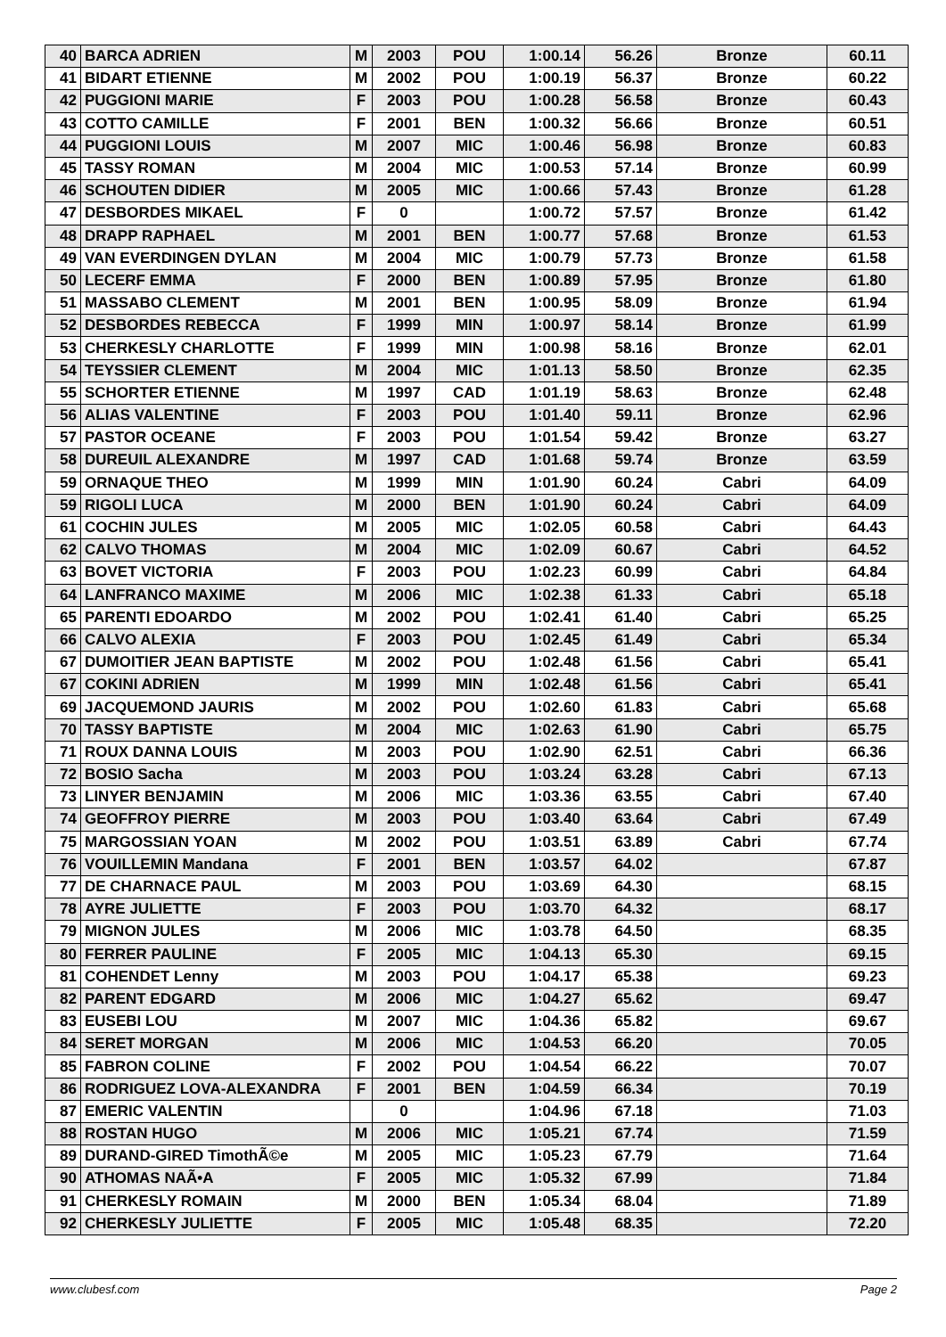| 40 | BARCA ADRIEN | M | 2003 | POU | 1:00.14 | 56.26 | Bronze | 60.11 |
| 41 | BIDART ETIENNE | M | 2002 | POU | 1:00.19 | 56.37 | Bronze | 60.22 |
| 42 | PUGGIONI MARIE | F | 2003 | POU | 1:00.28 | 56.58 | Bronze | 60.43 |
| 43 | COTTO CAMILLE | F | 2001 | BEN | 1:00.32 | 56.66 | Bronze | 60.51 |
| 44 | PUGGIONI LOUIS | M | 2007 | MIC | 1:00.46 | 56.98 | Bronze | 60.83 |
| 45 | TASSY ROMAN | M | 2004 | MIC | 1:00.53 | 57.14 | Bronze | 60.99 |
| 46 | SCHOUTEN DIDIER | M | 2005 | MIC | 1:00.66 | 57.43 | Bronze | 61.28 |
| 47 | DESBORDES MIKAEL | F | 0 | | 1:00.72 | 57.57 | Bronze | 61.42 |
| 48 | DRAPP RAPHAEL | M | 2001 | BEN | 1:00.77 | 57.68 | Bronze | 61.53 |
| 49 | VAN EVERDINGEN DYLAN | M | 2004 | MIC | 1:00.79 | 57.73 | Bronze | 61.58 |
| 50 | LECERF EMMA | F | 2000 | BEN | 1:00.89 | 57.95 | Bronze | 61.80 |
| 51 | MASSABO CLEMENT | M | 2001 | BEN | 1:00.95 | 58.09 | Bronze | 61.94 |
| 52 | DESBORDES REBECCA | F | 1999 | MIN | 1:00.97 | 58.14 | Bronze | 61.99 |
| 53 | CHERKESLY CHARLOTTE | F | 1999 | MIN | 1:00.98 | 58.16 | Bronze | 62.01 |
| 54 | TEYSSIER CLEMENT | M | 2004 | MIC | 1:01.13 | 58.50 | Bronze | 62.35 |
| 55 | SCHORTER ETIENNE | M | 1997 | CAD | 1:01.19 | 58.63 | Bronze | 62.48 |
| 56 | ALIAS VALENTINE | F | 2003 | POU | 1:01.40 | 59.11 | Bronze | 62.96 |
| 57 | PASTOR OCEANE | F | 2003 | POU | 1:01.54 | 59.42 | Bronze | 63.27 |
| 58 | DUREUIL ALEXANDRE | M | 1997 | CAD | 1:01.68 | 59.74 | Bronze | 63.59 |
| 59 | ORNAQUE THEO | M | 1999 | MIN | 1:01.90 | 60.24 | Cabri | 64.09 |
| 59 | RIGOLI LUCA | M | 2000 | BEN | 1:01.90 | 60.24 | Cabri | 64.09 |
| 61 | COCHIN JULES | M | 2005 | MIC | 1:02.05 | 60.58 | Cabri | 64.43 |
| 62 | CALVO THOMAS | M | 2004 | MIC | 1:02.09 | 60.67 | Cabri | 64.52 |
| 63 | BOVET VICTORIA | F | 2003 | POU | 1:02.23 | 60.99 | Cabri | 64.84 |
| 64 | LANFRANCO MAXIME | M | 2006 | MIC | 1:02.38 | 61.33 | Cabri | 65.18 |
| 65 | PARENTI EDOARDO | M | 2002 | POU | 1:02.41 | 61.40 | Cabri | 65.25 |
| 66 | CALVO ALEXIA | F | 2003 | POU | 1:02.45 | 61.49 | Cabri | 65.34 |
| 67 | DUMOITIER JEAN BAPTISTE | M | 2002 | POU | 1:02.48 | 61.56 | Cabri | 65.41 |
| 67 | COKINI ADRIEN | M | 1999 | MIN | 1:02.48 | 61.56 | Cabri | 65.41 |
| 69 | JACQUEMOND JAURIS | M | 2002 | POU | 1:02.60 | 61.83 | Cabri | 65.68 |
| 70 | TASSY BAPTISTE | M | 2004 | MIC | 1:02.63 | 61.90 | Cabri | 65.75 |
| 71 | ROUX DANNA LOUIS | M | 2003 | POU | 1:02.90 | 62.51 | Cabri | 66.36 |
| 72 | BOSIO Sacha | M | 2003 | POU | 1:03.24 | 63.28 | Cabri | 67.13 |
| 73 | LINYER BENJAMIN | M | 2006 | MIC | 1:03.36 | 63.55 | Cabri | 67.40 |
| 74 | GEOFFROY PIERRE | M | 2003 | POU | 1:03.40 | 63.64 | Cabri | 67.49 |
| 75 | MARGOSSIAN YOAN | M | 2002 | POU | 1:03.51 | 63.89 | Cabri | 67.74 |
| 76 | VOUILLEMIN Mandana | F | 2001 | BEN | 1:03.57 | 64.02 | | 67.87 |
| 77 | DE CHARNACE PAUL | M | 2003 | POU | 1:03.69 | 64.30 | | 68.15 |
| 78 | AYRE JULIETTE | F | 2003 | POU | 1:03.70 | 64.32 | | 68.17 |
| 79 | MIGNON JULES | M | 2006 | MIC | 1:03.78 | 64.50 | | 68.35 |
| 80 | FERRER PAULINE | F | 2005 | MIC | 1:04.13 | 65.30 | | 69.15 |
| 81 | COHENDET Lenny | M | 2003 | POU | 1:04.17 | 65.38 | | 69.23 |
| 82 | PARENT EDGARD | M | 2006 | MIC | 1:04.27 | 65.62 | | 69.47 |
| 83 | EUSEBI LOU | M | 2007 | MIC | 1:04.36 | 65.82 | | 69.67 |
| 84 | SERET MORGAN | M | 2006 | MIC | 1:04.53 | 66.20 | | 70.05 |
| 85 | FABRON COLINE | F | 2002 | POU | 1:04.54 | 66.22 | | 70.07 |
| 86 | RODRIGUEZ LOVA-ALEXANDRA | F | 2001 | BEN | 1:04.59 | 66.34 | | 70.19 |
| 87 | EMERIC VALENTIN | | 0 | | 1:04.96 | 67.18 | | 71.03 |
| 88 | ROSTAN HUGO | M | 2006 | MIC | 1:05.21 | 67.74 | | 71.59 |
| 89 | DURAND-GIRED TimothÃ©e | M | 2005 | MIC | 1:05.23 | 67.79 | | 71.64 |
| 90 | ATHOMAS NAÃ•A | F | 2005 | MIC | 1:05.32 | 67.99 | | 71.84 |
| 91 | CHERKESLY ROMAIN | M | 2000 | BEN | 1:05.34 | 68.04 | | 71.89 |
| 92 | CHERKESLY JULIETTE | F | 2005 | MIC | 1:05.48 | 68.35 | | 72.20 |
www.clubesf.com Page 2